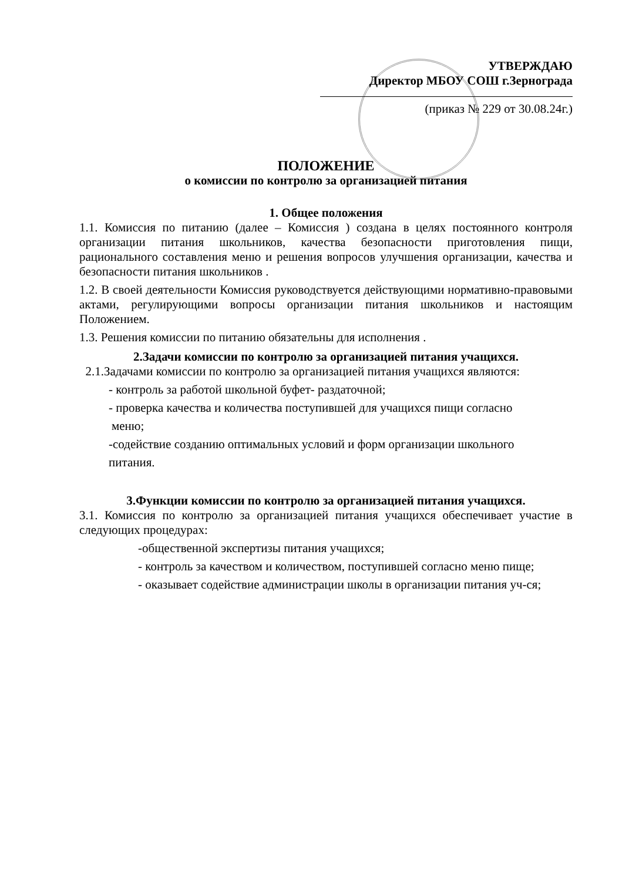УТВЕРЖДАЮ
Директор МБОУ СОШ г.Зернограда
(приказ № 229 от 30.08.24г.)
ПОЛОЖЕНИЕ
о комиссии по контролю за организацией питания
1. Общее положения
1.1. Комиссия по питанию (далее – Комиссия ) создана в целях постоянного контроля организации питания школьников, качества безопасности приготовления пищи, рационального составления меню и решения вопросов улучшения организации, качества и безопасности питания школьников .
1.2. В своей деятельности Комиссия руководствуется действующими нормативно-правовыми актами, регулирующими вопросы организации питания школьников и настоящим Положением.
1.3. Решения комиссии по питанию обязательны для исполнения .
2.Задачи комиссии по контролю за организацией питания учащихся.
2.1.Задачами комиссии по контролю за организацией питания учащихся являются:
- контроль за работой школьной буфет- раздаточной;
- проверка качества и количества поступившей для учащихся пищи согласно
меню;
-содействие созданию оптимальных условий и форм организации школьного
питания.
3.Функции комиссии по контролю за организацией питания учащихся.
3.1. Комиссия по контролю за организацией питания учащихся обеспечивает участие в следующих процедурах:
-общественной экспертизы питания учащихся;
- контроль за качеством и количеством, поступившей согласно меню пище;
- оказывает содействие администрации школы в организации питания уч-ся;